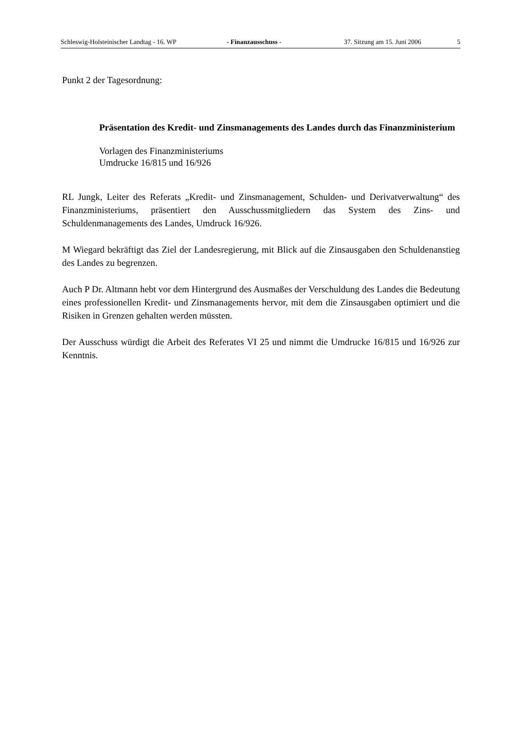Schleswig-Holsteinischer Landtag - 16. WP - Finanzausschuss - 37. Sitzung am 15. Juni 2006 5
Punkt 2 der Tagesordnung:
Präsentation des Kredit- und Zinsmanagements des Landes durch das Finanzministerium
Vorlagen des Finanzministeriums
Umdrucke 16/815 und 16/926
RL Jungk, Leiter des Referats „Kredit- und Zinsmanagement, Schulden- und Derivatverwaltung“ des Finanzministeriums, präsentiert den Ausschussmitgliedern das System des Zins- und Schuldenmanagements des Landes, Umdruck 16/926.
M Wiegard bekräftigt das Ziel der Landesregierung, mit Blick auf die Zinsausgaben den Schuldenanstieg des Landes zu begrenzen.
Auch P Dr. Altmann hebt vor dem Hintergrund des Ausmaßes der Verschuldung des Landes die Bedeutung eines professionellen Kredit- und Zinsmanagements hervor, mit dem die Zinsausgaben optimiert und die Risiken in Grenzen gehalten werden müssten.
Der Ausschuss würdigt die Arbeit des Referates VI 25 und nimmt die Umdrucke 16/815 und 16/926 zur Kenntnis.